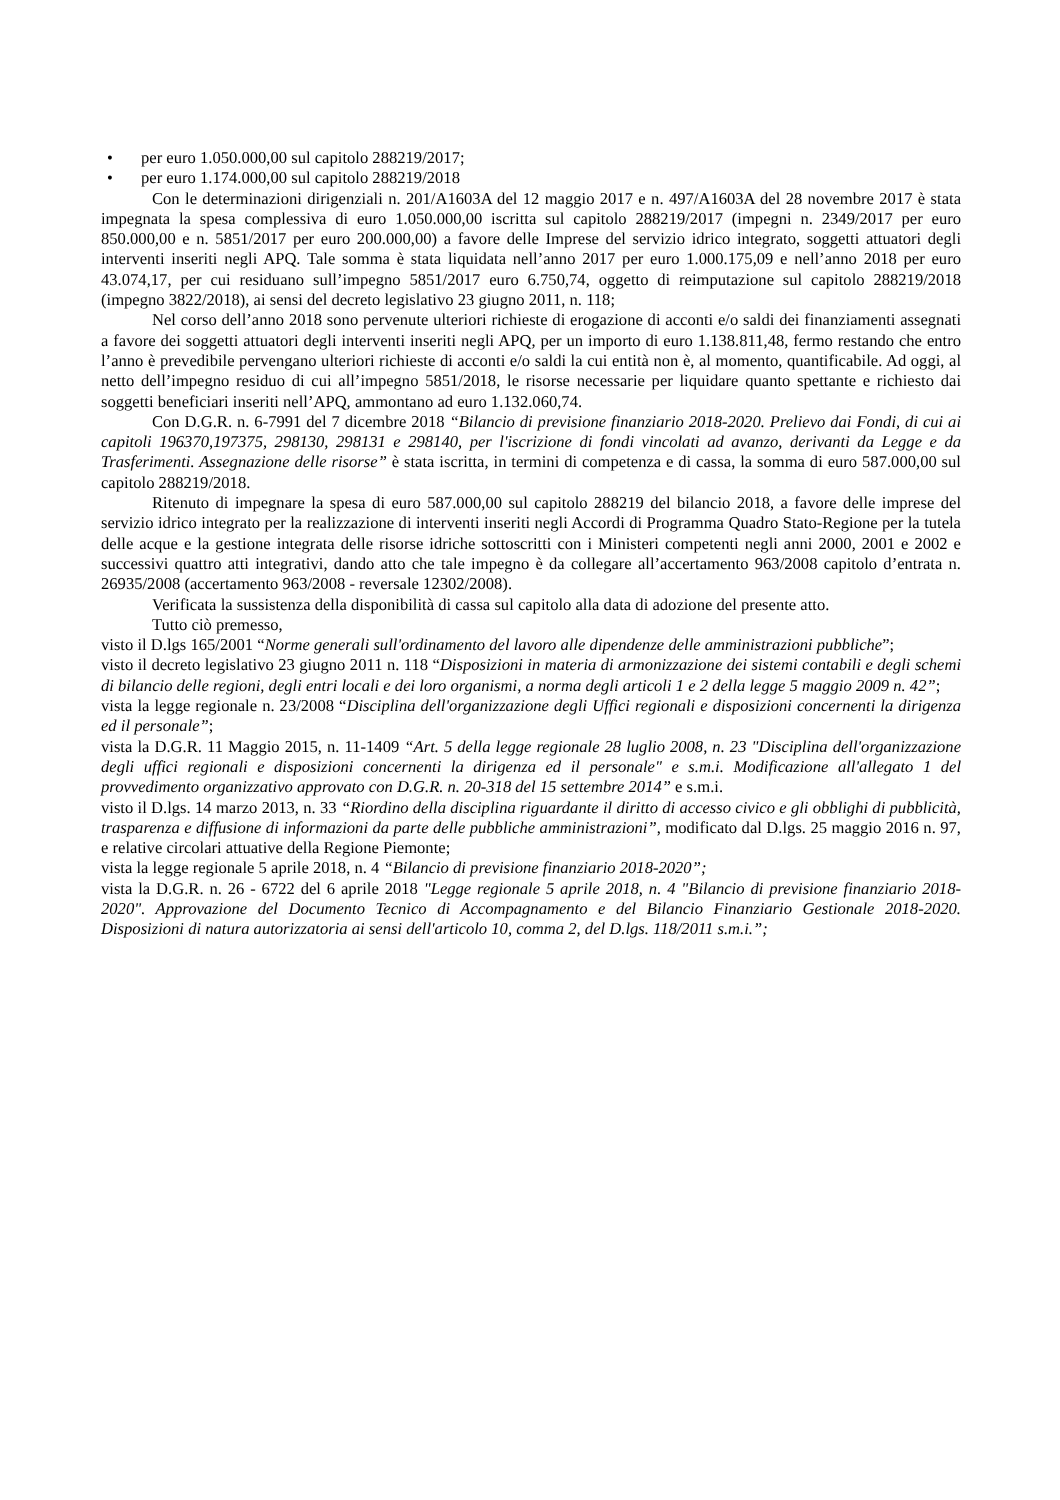• per euro 1.050.000,00 sul capitolo 288219/2017;
• per euro 1.174.000,00 sul capitolo 288219/2018
Con le determinazioni dirigenziali n. 201/A1603A del 12 maggio 2017 e n. 497/A1603A del 28 novembre 2017 è stata impegnata la spesa complessiva di euro 1.050.000,00 iscritta sul capitolo 288219/2017 (impegni n. 2349/2017 per euro 850.000,00 e n. 5851/2017 per euro 200.000,00) a favore delle Imprese del servizio idrico integrato, soggetti attuatori degli interventi inseriti negli APQ. Tale somma è stata liquidata nell’anno 2017 per euro 1.000.175,09 e nell’anno 2018 per euro 43.074,17, per cui residuano sull’impegno 5851/2017 euro 6.750,74, oggetto di reimputazione sul capitolo 288219/2018 (impegno 3822/2018), ai sensi del decreto legislativo 23 giugno 2011, n. 118;
Nel corso dell’anno 2018 sono pervenute ulteriori richieste di erogazione di acconti e/o saldi dei finanziamenti assegnati a favore dei soggetti attuatori degli interventi inseriti negli APQ, per un importo di euro 1.138.811,48, fermo restando che entro l’anno è prevedibile pervengano ulteriori richieste di acconti e/o saldi la cui entità non è, al momento, quantificabile. Ad oggi, al netto dell’impegno residuo di cui all’impegno 5851/2018, le risorse necessarie per liquidare quanto spettante e richiesto dai soggetti beneficiari inseriti nell’APQ, ammontano ad euro 1.132.060,74.
Con D.G.R. n. 6-7991 del 7 dicembre 2018 “Bilancio di previsione finanziario 2018-2020. Prelievo dai Fondi, di cui ai capitoli 196370,197375, 298130, 298131 e 298140, per l'iscrizione di fondi vincolati ad avanzo, derivanti da Legge e da Trasferimenti. Assegnazione delle risorse” è stata iscritta, in termini di competenza e di cassa, la somma di euro 587.000,00 sul capitolo 288219/2018.
Ritenuto di impegnare la spesa di euro 587.000,00 sul capitolo 288219 del bilancio 2018, a favore delle imprese del servizio idrico integrato per la realizzazione di interventi inseriti negli Accordi di Programma Quadro Stato-Regione per la tutela delle acque e la gestione integrata delle risorse idriche sottoscritti con i Ministeri competenti negli anni 2000, 2001 e 2002 e successivi quattro atti integrativi, dando atto che tale impegno è da collegare all’accertamento 963/2008 capitolo d’entrata n. 26935/2008 (accertamento 963/2008 - reversale 12302/2008).
Verificata la sussistenza della disponibilità di cassa sul capitolo alla data di adozione del presente atto.
Tutto ciò premesso,
visto il D.lgs 165/2001 “Norme generali sull'ordinamento del lavoro alle dipendenze delle amministrazioni pubbliche”;
visto il decreto legislativo 23 giugno 2011 n. 118 “Disposizioni in materia di armonizzazione dei sistemi contabili e degli schemi di bilancio delle regioni, degli entri locali e dei loro organismi, a norma degli articoli 1 e 2 della legge 5 maggio 2009 n. 42”;
vista la legge regionale n. 23/2008 “Disciplina dell'organizzazione degli Uffici regionali e disposizioni concernenti la dirigenza ed il personale”;
vista la D.G.R. 11 Maggio 2015, n. 11-1409 “Art. 5 della legge regionale 28 luglio 2008, n. 23 "Disciplina dell'organizzazione degli uffici regionali e disposizioni concernenti la dirigenza ed il personale" e s.m.i. Modificazione all'allegato 1 del provvedimento organizzativo approvato con D.G.R. n. 20-318 del 15 settembre 2014” e s.m.i.
visto il D.lgs. 14 marzo 2013, n. 33 “Riordino della disciplina riguardante il diritto di accesso civico e gli obblighi di pubblicità, trasparenza e diffusione di informazioni da parte delle pubbliche amministrazioni”, modificato dal D.lgs. 25 maggio 2016 n. 97, e relative circolari attuative della Regione Piemonte;
vista la legge regionale 5 aprile 2018, n. 4 “Bilancio di previsione finanziario 2018-2020”;
vista la D.G.R. n. 26 - 6722 del 6 aprile 2018 "Legge regionale 5 aprile 2018, n. 4 "Bilancio di previsione finanziario 2018-2020". Approvazione del Documento Tecnico di Accompagnamento e del Bilancio Finanziario Gestionale 2018-2020. Disposizioni di natura autorizzatoria ai sensi dell'articolo 10, comma 2, del D.lgs. 118/2011 s.m.i.”;